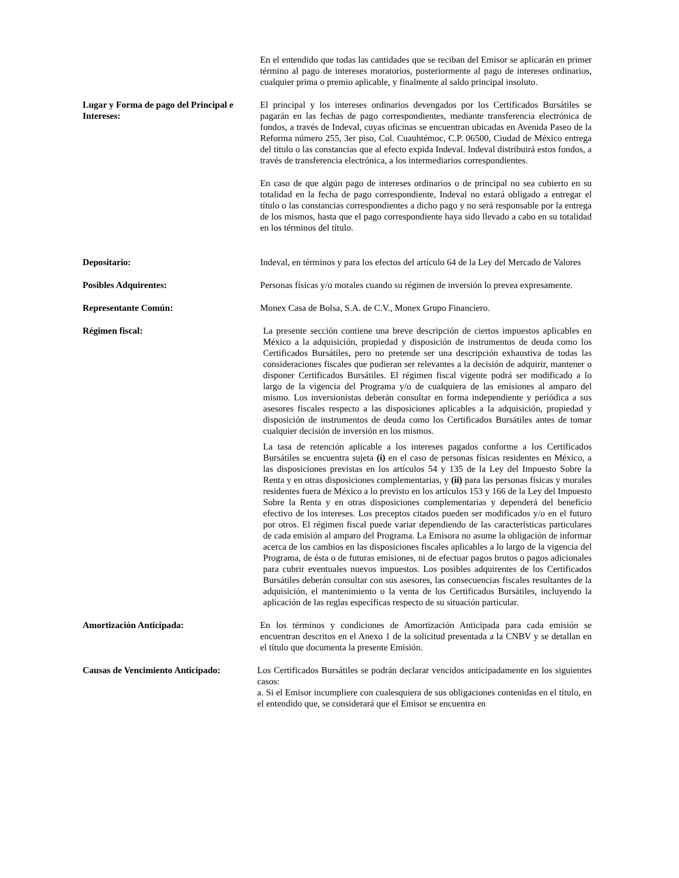En el entendido que todas las cantidades que se reciban del Emisor se aplicarán en primer término al pago de intereses moratorios, posteriormente al pago de intereses ordinarios, cualquier prima o premio aplicable, y finalmente al saldo principal insoluto.
Lugar y Forma de pago del Principal e Intereses:
El principal y los intereses ordinarios devengados por los Certificados Bursátiles se pagarán en las fechas de pago correspondientes, mediante transferencia electrónica de fondos, a través de Indeval, cuyas oficinas se encuentran ubicadas en Avenida Paseo de la Reforma número 255, 3er piso, Col. Cuauhtémoc, C.P. 06500, Ciudad de México entrega del título o las constancias que al efecto expida Indeval. Indeval distribuirá estos fondos, a través de transferencia electrónica, a los intermediarios correspondientes.
En caso de que algún pago de intereses ordinarios o de principal no sea cubierto en su totalidad en la fecha de pago correspondiente, Indeval no estará obligado a entregar el título o las constancias correspondientes a dicho pago y no será responsable por la entrega de los mismos, hasta que el pago correspondiente haya sido llevado a cabo en su totalidad en los términos del título.
Depositario: Indeval, en términos y para los efectos del artículo 64 de la Ley del Mercado de Valores
Posibles Adquirentes: Personas físicas y/o morales cuando su régimen de inversión lo prevea expresamente.
Representante Común: Monex Casa de Bolsa, S.A. de C.V., Monex Grupo Financiero.
Régimen fiscal: La presente sección contiene una breve descripción de ciertos impuestos aplicables en México a la adquisición, propiedad y disposición de instrumentos de deuda como los Certificados Bursátiles, pero no pretende ser una descripción exhaustiva de todas las consideraciones fiscales que pudieran ser relevantes a la decisión de adquirir, mantener o disponer Certificados Bursátiles. El régimen fiscal vigente podrá ser modificado a lo largo de la vigencia del Programa y/o de cualquiera de las emisiones al amparo del mismo. Los inversionistas deberán consultar en forma independiente y periódica a sus asesores fiscales respecto a las disposiciones aplicables a la adquisición, propiedad y disposición de instrumentos de deuda como los Certificados Bursátiles antes de tomar cualquier decisión de inversión en los mismos.
La tasa de retención aplicable a los intereses pagados conforme a los Certificados Bursátiles se encuentra sujeta (i) en el caso de personas físicas residentes en México, a las disposiciones previstas en los artículos 54 y 135 de la Ley del Impuesto Sobre la Renta y en otras disposiciones complementarias, y (ii) para las personas físicas y morales residentes fuera de México a lo previsto en los artículos 153 y 166 de la Ley del Impuesto Sobre la Renta y en otras disposiciones complementarias y dependerá del beneficio efectivo de los intereses. Los preceptos citados pueden ser modificados y/o en el futuro por otros. El régimen fiscal puede variar dependiendo de las características particulares de cada emisión al amparo del Programa. La Emisora no asume la obligación de informar acerca de los cambios en las disposiciones fiscales aplicables a lo largo de la vigencia del Programa, de ésta o de futuras emisiones, ni de efectuar pagos brutos o pagos adicionales para cubrir eventuales nuevos impuestos. Los posibles adquirentes de los Certificados Bursátiles deberán consultar con sus asesores, las consecuencias fiscales resultantes de la adquisición, el mantenimiento o la venta de los Certificados Bursátiles, incluyendo la aplicación de las reglas específicas respecto de su situación particular.
Amortización Anticipada: En los términos y condiciones de Amortización Anticipada para cada emisión se encuentran descritos en el Anexo 1 de la solicitud presentada a la CNBV y se detallan en el título que documenta la presente Emisión.
Causas de Vencimiento Anticipado:
Los Certificados Bursátiles se podrán declarar vencidos anticipadamente en los siguientes casos:
a. Si el Emisor incumpliere con cualesquiera de sus obligaciones contenidas en el título, en el entendido que, se considerará que el Emisor se encuentra en